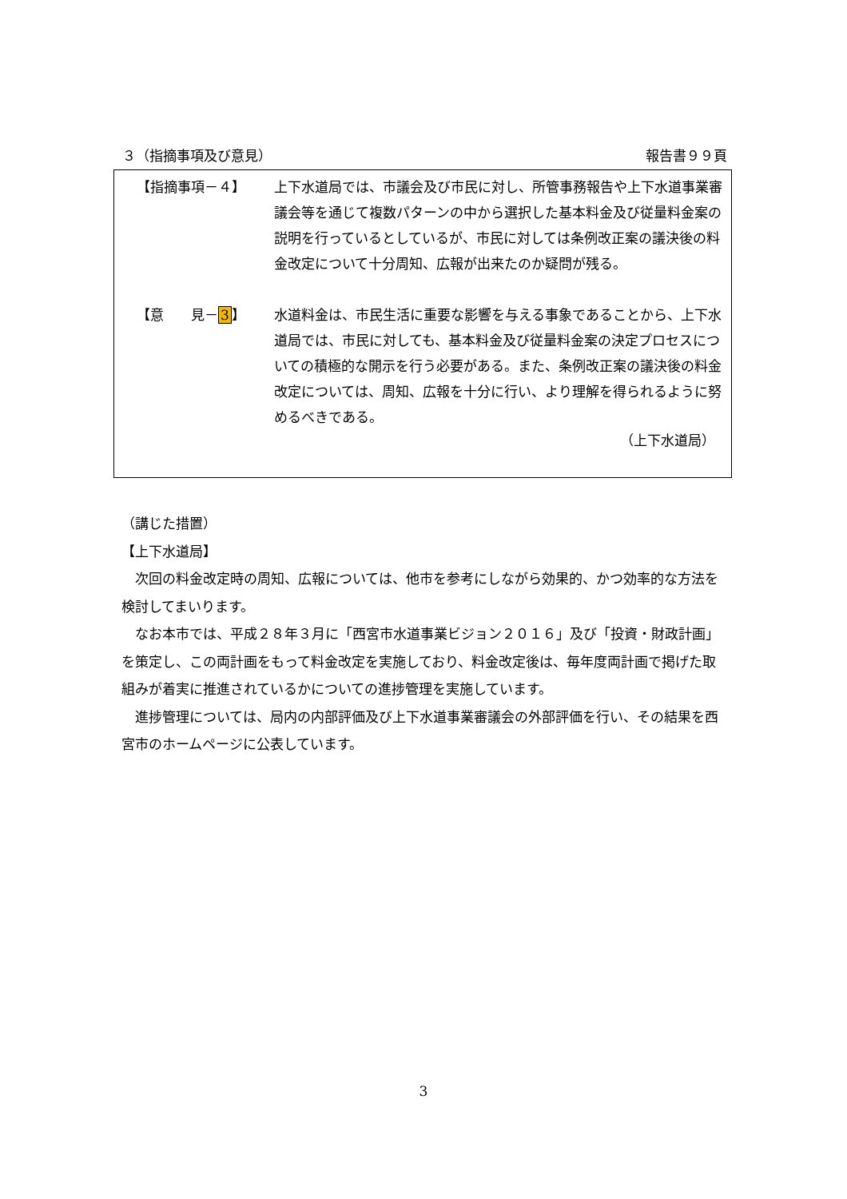３（指摘事項及び意見） 報告書９９頁
【指摘事項－４】 上下水道局では、市議会及び市民に対し、所管事務報告や上下水道事業審議会等を通じて複数パターンの中から選択した基本料金及び従量料金案の説明を行っているとしているが、市民に対しては条例改正案の議決後の料金改定について十分周知、広報が出来たのか疑問が残る。
【意　　見－3】 水道料金は、市民生活に重要な影響を与える事象であることから、上下水道局では、市民に対しても、基本料金及び従量料金案の決定プロセスについての積極的な開示を行う必要がある。また、条例改正案の議決後の料金改定については、周知、広報を十分に行い、より理解を得られるように努めるべきである。
（上下水道局）
（講じた措置）
【上下水道局】
次回の料金改定時の周知、広報については、他市を参考にしながら効果的、かつ効率的な方法を検討してまいります。
なお本市では、平成２８年３月に「西宮市水道事業ビジョン２０１６」及び「投資・財政計画」を策定し、この両計画をもって料金改定を実施しており、料金改定後は、毎年度両計画で掲げた取組みが着実に推進されているかについての進捗管理を実施しています。
進捗管理については、局内の内部評価及び上下水道事業審議会の外部評価を行い、その結果を西宮市のホームページに公表しています。
3